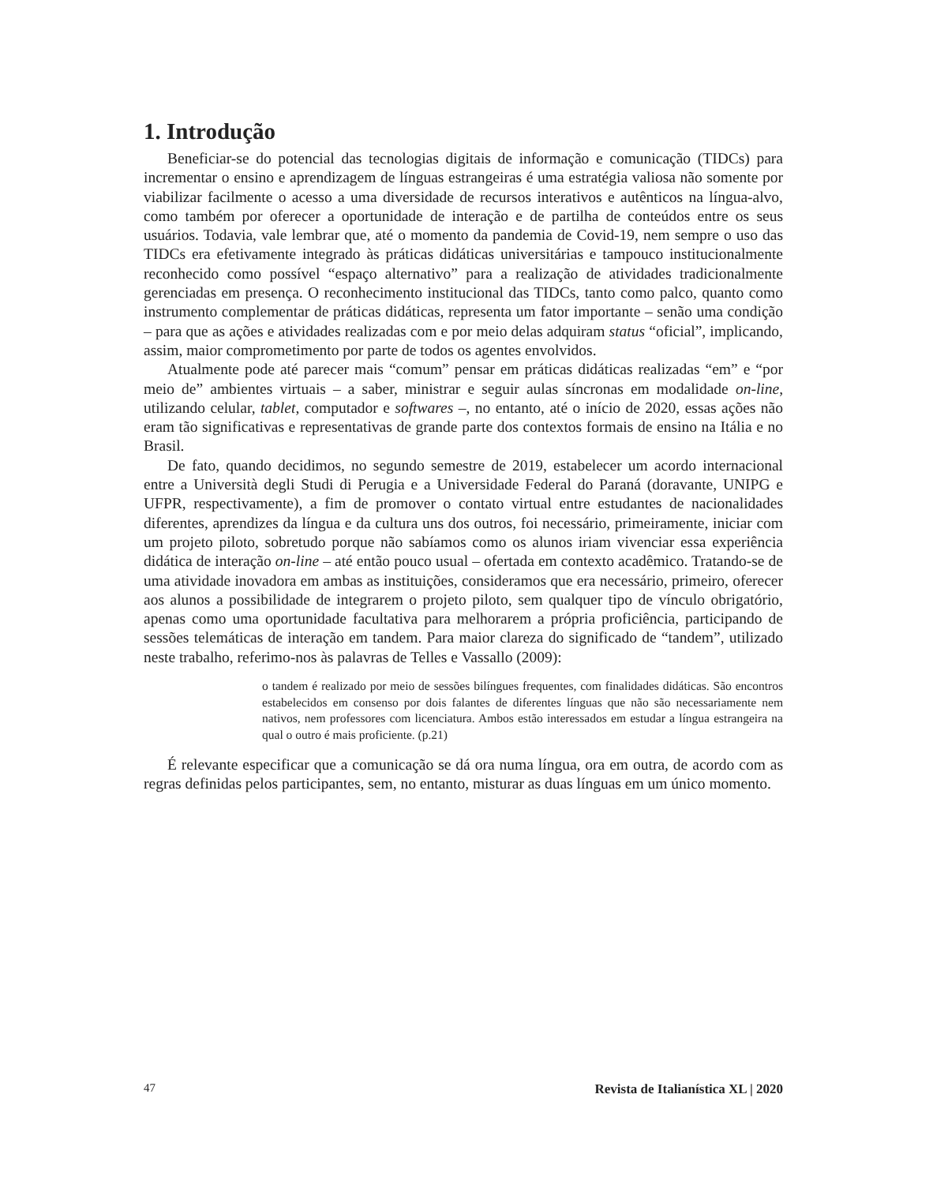1. Introdução
Beneficiar-se do potencial das tecnologias digitais de informação e comunicação (TIDCs) para incrementar o ensino e aprendizagem de línguas estrangeiras é uma estratégia valiosa não somente por viabilizar facilmente o acesso a uma diversidade de recursos interativos e autênticos na língua-alvo, como também por oferecer a oportunidade de interação e de partilha de conteúdos entre os seus usuários. Todavia, vale lembrar que, até o momento da pandemia de Covid-19, nem sempre o uso das TIDCs era efetivamente integrado às práticas didáticas universitárias e tampouco institucionalmente reconhecido como possível “espaço alternativo” para a realização de atividades tradicionalmente gerenciadas em presença. O reconhecimento institucional das TIDCs, tanto como palco, quanto como instrumento complementar de práticas didáticas, representa um fator importante – senão uma condição – para que as ações e atividades realizadas com e por meio delas adquiram status “oficial”, implicando, assim, maior comprometimento por parte de todos os agentes envolvidos.
Atualmente pode até parecer mais “comum” pensar em práticas didáticas realizadas “em” e “por meio de” ambientes virtuais – a saber, ministrar e seguir aulas síncronas em modalidade on-line, utilizando celular, tablet, computador e softwares –, no entanto, até o início de 2020, essas ações não eram tão significativas e representativas de grande parte dos contextos formais de ensino na Itália e no Brasil.
De fato, quando decidimos, no segundo semestre de 2019, estabelecer um acordo internacional entre a Università degli Studi di Perugia e a Universidade Federal do Paraná (doravante, UNIPG e UFPR, respectivamente), a fim de promover o contato virtual entre estudantes de nacionalidades diferentes, aprendizes da língua e da cultura uns dos outros, foi necessário, primeiramente, iniciar com um projeto piloto, sobretudo porque não sabíamos como os alunos iriam vivenciar essa experiência didática de interação on-line – até então pouco usual – ofertada em contexto acadêmico. Tratando-se de uma atividade inovadora em ambas as instituições, consideramos que era necessário, primeiro, oferecer aos alunos a possibilidade de integrarem o projeto piloto, sem qualquer tipo de vínculo obrigatório, apenas como uma oportunidade facultativa para melhorarem a própria proficiência, participando de sessões telemáticas de interação em tandem. Para maior clareza do significado de “tandem”, utilizado neste trabalho, referimo-nos às palavras de Telles e Vassallo (2009):
o tandem é realizado por meio de sessões bilíngues frequentes, com finalidades didáticas. São encontros estabelecidos em consenso por dois falantes de diferentes línguas que não são necessariamente nem nativos, nem professores com licenciatura. Ambos estão interessados em estudar a língua estrangeira na qual o outro é mais proficiente. (p.21)
É relevante especificar que a comunicação se dá ora numa língua, ora em outra, de acordo com as regras definidas pelos participantes, sem, no entanto, misturar as duas línguas em um único momento.
47 Revista de Italianística XL | 2020